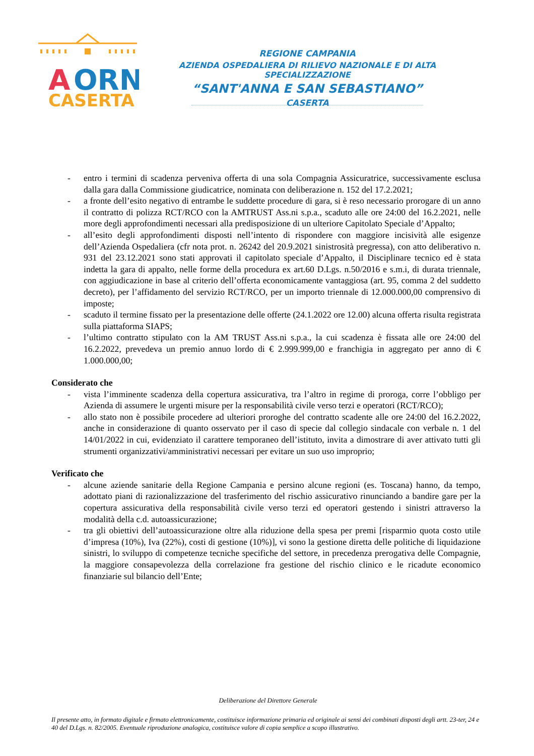A
ORN
CASERTA
REGIONE CAMPANIA
AZIENDA OSPEDALIERA DI RILIEVO NAZIONALE E DI ALTA SPECIALIZZAZIONE
“SANT'ANNA E SAN SEBASTIANO”
CASERTA
- entro i termini di scadenza perveniva offerta di una sola Compagnia Assicuratrice, successivamente esclusa dalla gara dalla Commissione giudicatrice, nominata con deliberazione n. 152 del 17.2.2021;
- a fronte dell’esito negativo di entrambe le suddette procedure di gara, si è reso necessario prorogare di un anno il contratto di polizza RCT/RCO con la AMTRUST Ass.ni s.p.a., scaduto alle ore 24:00 del 16.2.2021, nelle more degli approfondimenti necessari alla predisposizione di un ulteriore Capitolato Speciale d’Appalto;
- all’esito degli approfondimenti disposti nell’intento di rispondere con maggiore incisività alle esigenze dell’Azienda Ospedaliera (cfr nota prot. n. 26242 del 20.9.2021 sinistrosità pregressa), con atto deliberativo n. 931 del 23.12.2021 sono stati approvati il capitolato speciale d’Appalto, il Disciplinare tecnico ed è stata indetta la gara di appalto, nelle forme della procedura ex art.60 D.Lgs. n.50/2016 e s.m.i, di durata triennale, con aggiudicazione in base al criterio dell’offerta economicamente vantaggiosa (art. 95, comma 2 del suddetto decreto), per l’affidamento del servizio RCT/RCO, per un importo triennale di 12.000.000,00 comprensivo di imposte;
- scaduto il termine fissato per la presentazione delle offerte (24.1.2022 ore 12.00) alcuna offerta risulta registrata sulla piattaforma SIAPS;
- l’ultimo contratto stipulato con la AM TRUST Ass.ni s.p.a., la cui scadenza è fissata alle ore 24:00 del 16.2.2022, prevedeva un premio annuo lordo di € 2.999.999,00 e franchigia in aggregato per anno di € 1.000.000,00;
Considerato che
- vista l’imminente scadenza della copertura assicurativa, tra l’altro in regime di proroga, corre l’obbligo per Azienda di assumere le urgenti misure per la responsabilità civile verso terzi e operatori (RCT/RCO);
- allo stato non è possibile procedere ad ulteriori proroghe del contratto scadente alle ore 24:00 del 16.2.2022, anche in considerazione di quanto osservato per il caso di specie dal collegio sindacale con verbale n. 1 del 14/01/2022 in cui, evidenziato il carattere temporaneo dell’istituto, invita a dimostrare di aver attivato tutti gli strumenti organizzativi/amministrativi necessari per evitare un suo uso improprio;
Verificato che
- alcune aziende sanitarie della Regione Campania e persino alcune regioni (es. Toscana) hanno, da tempo, adottato piani di razionalizzazione del trasferimento del rischio assicurativo rinunciando a bandire gare per la copertura assicurativa della responsabilità civile verso terzi ed operatori gestendo i sinistri attraverso la modalità della c.d. autoassicurazione;
- tra gli obiettivi dell’autoassicurazione oltre alla riduzione della spesa per premi [risparmio quota costo utile d’impresa (10%), Iva (22%), costi di gestione (10%)], vi sono la gestione diretta delle politiche di liquidazione sinistri, lo sviluppo di competenze tecniche specifiche del settore, in precedenza prerogativa delle Compagnie, la maggiore consapevolezza della correlazione fra gestione del rischio clinico e le ricadute economico finanziarie sul bilancio dell’Ente;
Deliberazione del Direttore Generale
Il presente atto, in formato digitale e firmato elettronicamente, costituisce informazione primaria ed originale ai sensi dei combinati disposti degli artt. 23-ter, 24 e 40 del D.Lgs. n. 82/2005. Eventuale riproduzione analogica, costituisce valore di copia semplice a scopo illustrativo.